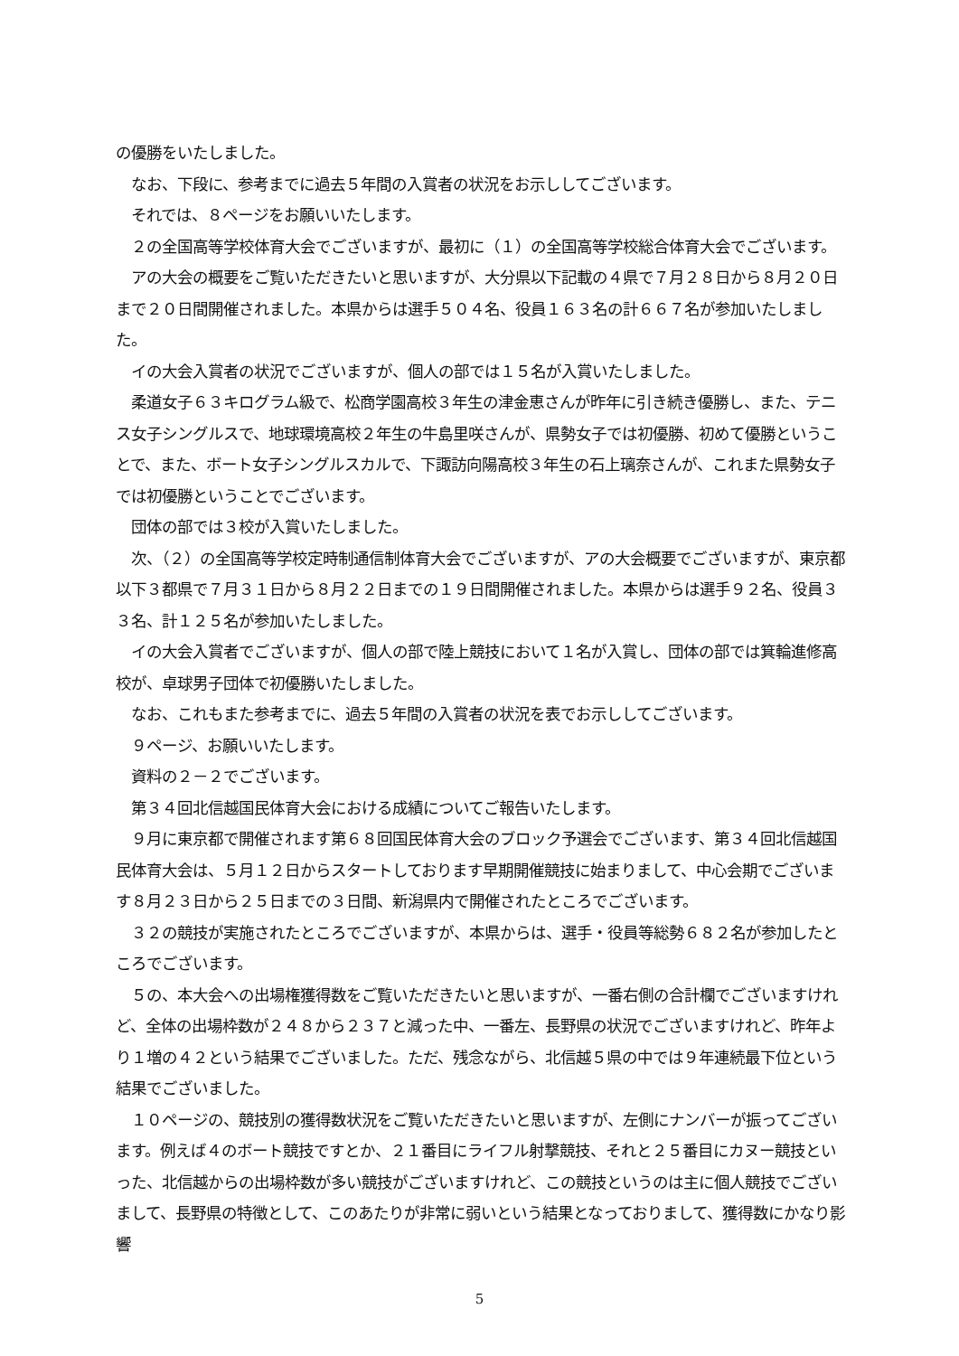の優勝をいたしました。
　なお、下段に、参考までに過去５年間の入賞者の状況をお示ししてございます。
　それでは、８ページをお願いいたします。
　２の全国高等学校体育大会でございますが、最初に（１）の全国高等学校総合体育大会でございます。
　アの大会の概要をご覧いただきたいと思いますが、大分県以下記載の４県で７月２８日から８月２０日まで２０日間開催されました。本県からは選手５０４名、役員１６３名の計６６７名が参加いたしました。
　イの大会入賞者の状況でございますが、個人の部では１５名が入賞いたしました。
　柔道女子６３キログラム級で、松商学園高校３年生の津金恵さんが昨年に引き続き優勝し、また、テニス女子シングルスで、地球環境高校２年生の牛島里咲さんが、県勢女子では初優勝、初めて優勝ということで、また、ボート女子シングルスカルで、下諏訪向陽高校３年生の石上璃奈さんが、これまた県勢女子では初優勝ということでございます。
　団体の部では３校が入賞いたしました。
　次、（２）の全国高等学校定時制通信制体育大会でございますが、アの大会概要でございますが、東京都以下３都県で７月３１日から８月２２日までの１９日間開催されました。本県からは選手９２名、役員３３名、計１２５名が参加いたしました。
　イの大会入賞者でございますが、個人の部で陸上競技において１名が入賞し、団体の部では箕輪進修高校が、卓球男子団体で初優勝いたしました。
　なお、これもまた参考までに、過去５年間の入賞者の状況を表でお示ししてございます。
　９ページ、お願いいたします。
　資料の２－２でございます。
　第３４回北信越国民体育大会における成績についてご報告いたします。
　９月に東京都で開催されます第６８回国民体育大会のブロック予選会でございます、第３４回北信越国民体育大会は、５月１２日からスタートしております早期開催競技に始まりまして、中心会期でございます８月２３日から２５日までの３日間、新潟県内で開催されたところでございます。
　３２の競技が実施されたところでございますが、本県からは、選手・役員等総勢６８２名が参加したところでございます。
　５の、本大会への出場権獲得数をご覧いただきたいと思いますが、一番右側の合計欄でございますけれど、全体の出場枠数が２４８から２３７と減った中、一番左、長野県の状況でございますけれど、昨年より１増の４２という結果でございました。ただ、残念ながら、北信越５県の中では９年連続最下位という結果でございました。
　１０ページの、競技別の獲得数状況をご覧いただきたいと思いますが、左側にナンバーが振ってございます。例えば４のボート競技ですとか、２１番目にライフル射撃競技、それと２５番目にカヌー競技といった、北信越からの出場枠数が多い競技がございますけれど、この競技というのは主に個人競技でございまして、長野県の特徴として、このあたりが非常に弱いという結果となっておりまして、獲得数にかなり影響
5